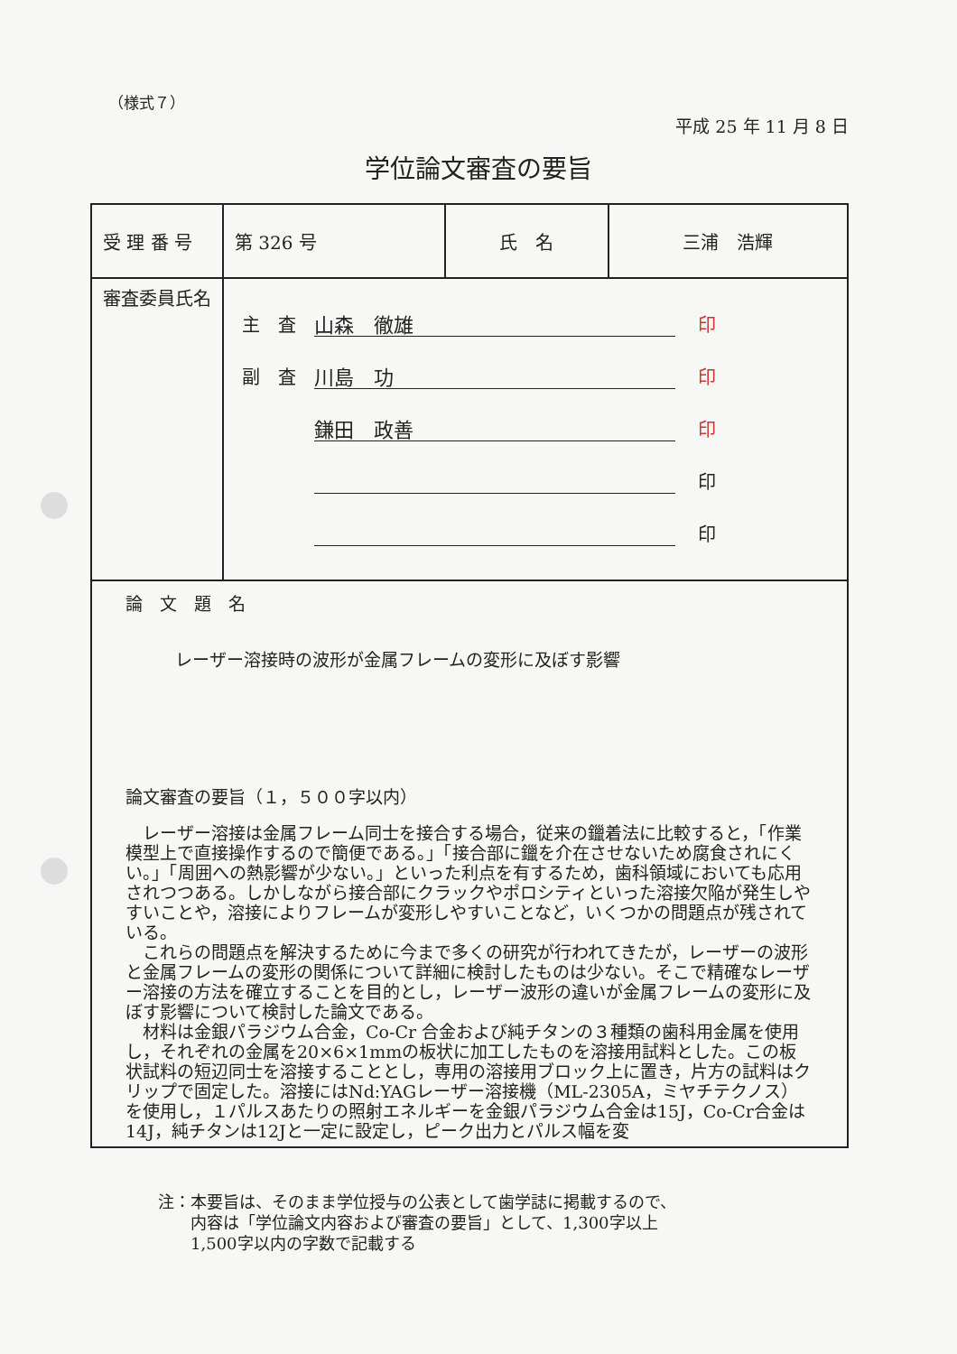（様式７）
平成 25 年 11 月 8 日
学位論文審査の要旨
| 受 理 番 号 | 第 326 号 | 氏 名 | 三浦 浩輝 |
| 審査委員氏名 | 主 査 山森 徹雄 印 副 査 川島 功 印 鎌田 政善 印 印 印 | | |
| 論 文 題 名 レーザー溶接時の波形が金属フレームの変形に及ぼす影響 論文審査の要旨（１，５００字以内） レーザー溶接は金属フレーム同士を接合する場合，従来の鑞着法に比較すると，「作業模型上で直接操作するので簡便である。」「接合部に鑞を介在させないため腐食されにくい。」「周囲への熱影響が少ない。」といった利点を有するため，歯科領域においても応用されつつある。しかしながら接合部にクラックやポロシティといった溶接欠陥が発生しやすいことや，溶接によりフレームが変形しやすいことなど，いくつかの問題点が残されている。 これらの問題点を解決するために今まで多くの研究が行われてきたが，レーザーの波形と金属フレームの変形の関係について詳細に検討したものは少ない。そこで精確なレーザー溶接の方法を確立することを目的とし，レーザー波形の違いが金属フレームの変形に及ぼす影響について検討した論文である。 材料は金銀パラジウム合金，Co-Cr 合金および純チタンの３種類の歯科用金属を使用し，それぞれの金属を20×6×1mmの板状に加工したものを溶接用試料とした。この板状試料の短辺同士を溶接することとし，専用の溶接用ブロック上に置き，片方の試料はクリップで固定した。溶接にはNd:YAGレーザー溶接機（ML-2305A，ミヤチテクノス）を使用し，１パルスあたりの照射エネルギーを金銀パラジウム合金は15J，Co-Cr合金は14J，純チタンは12Jと一定に設定し，ピーク出力とパルス幅を変 | | | |
注：本要旨は、そのまま学位授与の公表として歯学誌に掲載するので、
　　内容は「学位論文内容および審査の要旨」として、1,300字以上
　　1,500字以内の字数で記載する